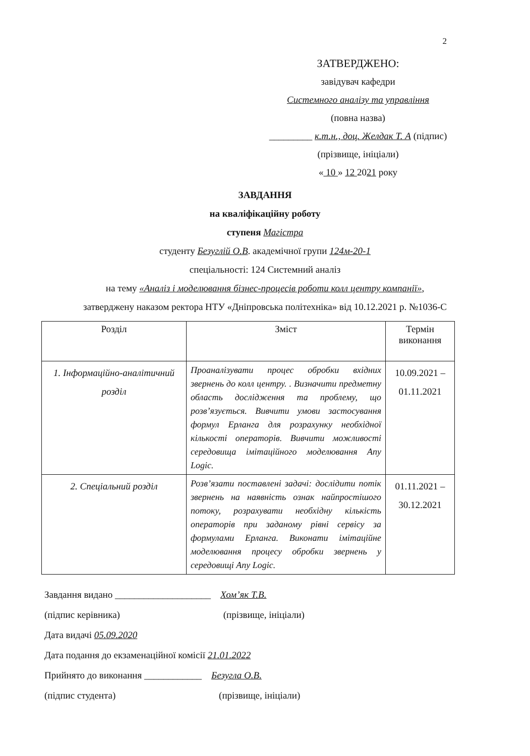2
ЗАТВЕРДЖЕНО:
завідувач кафедри
Системного аналізу та управління
(повна назва)
_________ к.т.н., доц. Желдак Т. А (підпис)
(прізвище, ініціали)
« 10 » 12 2021 року
ЗАВДАННЯ
на кваліфікаційну роботу
ступеня Магістра
студенту Безуглій О.В. академічної групи 124м-20-1
спеціальності: 124 Системний аналіз
на тему «Аналіз і моделювання бізнес-процесів роботи колл центру компанії»,
затверджену наказом ректора НТУ «Дніпровська політехніка» від 10.12.2021 р. №1036-С
| Розділ | Зміст | Термін виконання |
| --- | --- | --- |
| 1. Інформаційно-аналітичний розділ | Проаналізувати процес обробки вхідних звернень до колл центру. . Визначити предметну область дослідження та проблему, що розв’язується. Вивчити умови застосування формул Ерланга для розрахунку необхідної кількості операторів. Вивчити можливості середовища імітаційного моделювання Any Logic. | 10.09.2021 – 01.11.2021 |
| 2. Спеціальний розділ | Розв’язати поставлені задачі: дослідити потік звернень на наявність ознак найпростішого потоку, розрахувати необхідну кількість операторів при заданому рівні сервісу за формулами Ерланга. Виконати імітаційне моделювання процесу обробки звернень у середовищі Any Logic. | 01.11.2021 – 30.12.2021 |
Завдання видано ____________________ Хом’як Т.В.
(підпис керівника) (прізвище, ініціали)
Дата видачі 05.09.2020
Дата подання до екзаменаційної комісії 21.01.2022
Прийнято до виконання ____________ Безугла О.В.
(підпис студента) (прізвище, ініціали)